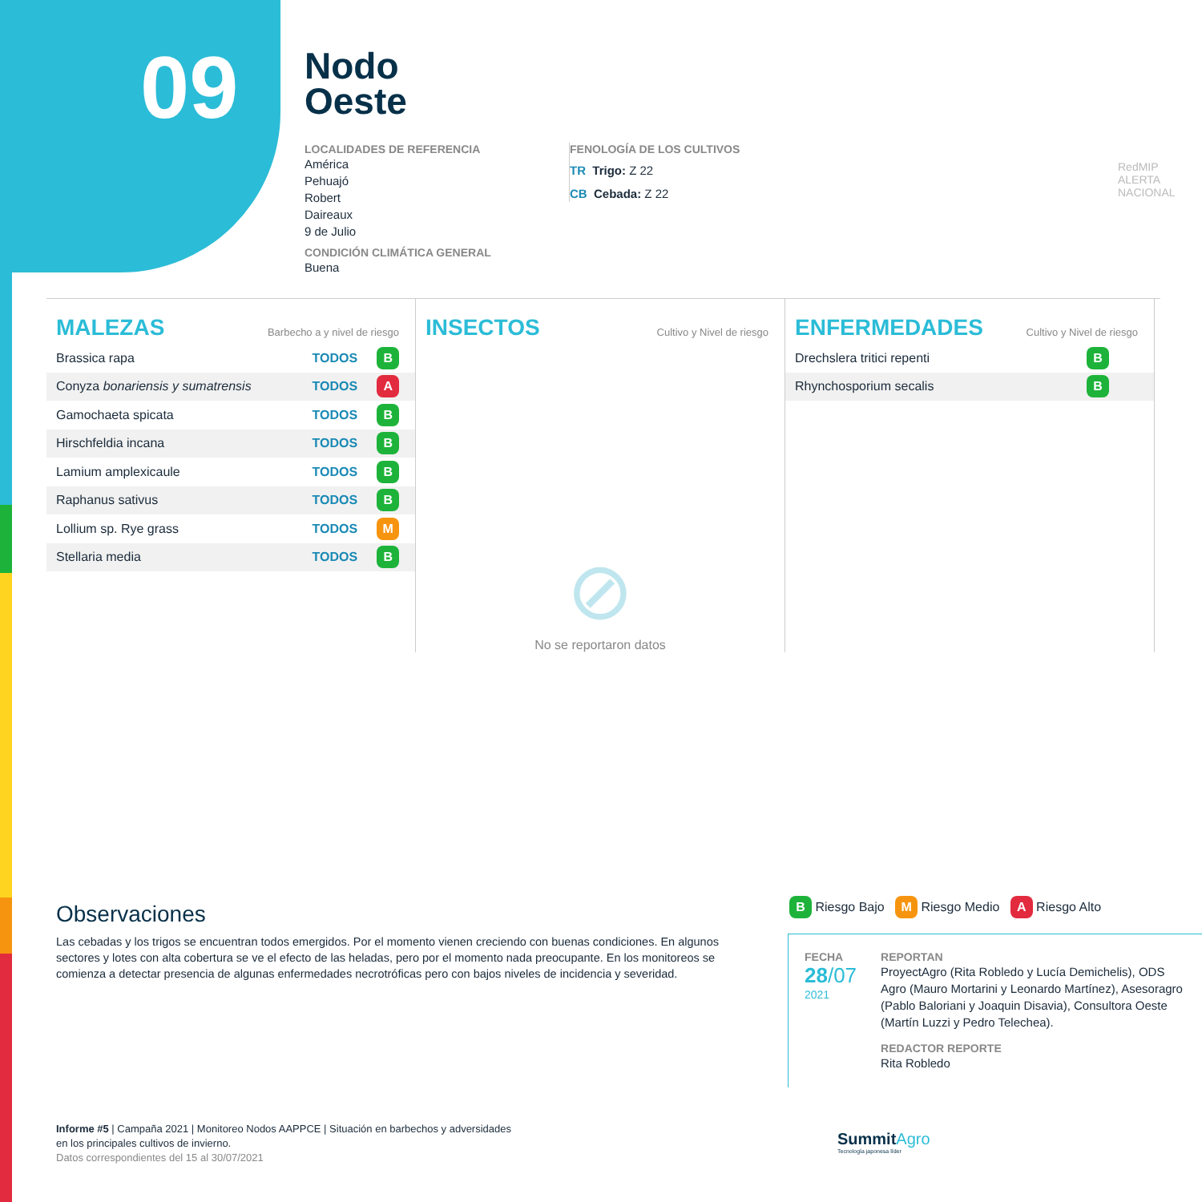09
Nodo
Oeste
LOCALIDADES DE REFERENCIA
América
Pehuajó
Robert
Daireaux
9 de Julio
CONDICIÓN CLIMÁTICA GENERAL
Buena
FENOLOGÍA DE LOS CULTIVOS
TR Trigo: Z 22
CB Cebada: Z 22
RedMIP
ALERTA NACIONAL
MALEZAS
Barbecho a y nivel de riesgo
| Brassica rapa | TODOS | B |
| Conyza bonariensis y sumatrensis | TODOS | A |
| Gamochaeta spicata | TODOS | B |
| Hirschfeldia incana | TODOS | B |
| Lamium amplexicaule | TODOS | B |
| Raphanus sativus | TODOS | B |
| Lollium sp. Rye grass | TODOS | M |
| Stellaria media | TODOS | B |
INSECTOS
Cultivo y Nivel de riesgo
⊘
No se reportaron datos
ENFERMEDADES
Cultivo y Nivel de riesgo
| Drechslera tritici repenti | B |
| Rhynchosporium secalis | B |
Observaciones
Las cebadas y los trigos se encuentran todos emergidos. Por el momento vienen creciendo con buenas condiciones. En algunos sectores y lotes con alta cobertura se ve el efecto de las heladas, pero por el momento nada preocupante. En los monitoreos se comienza a detectar presencia de algunas enfermedades necrotróficas pero con bajos niveles de incidencia y severidad.
B Riesgo Bajo M Riesgo Medio A Riesgo Alto
FECHA
28/07
2021
REPORTAN
ProyectAgro (Rita Robledo y Lucía Demichelis), ODS Agro (Mauro Mortarini y Leonardo Martínez), Asesoragro (Pablo Baloriani y Joaquin Disavia), Consultora Oeste (Martín Luzzi y Pedro Telechea).
REDACTOR REPORTE
Rita Robledo
Informe #5 | Campaña 2021 | Monitoreo Nodos AAPPCE | Situación en barbechos y adversidades
en los principales cultivos de invierno.
Datos correspondientes del 15 al 30/07/2021
SummitAgro
Tecnología japonesa líder